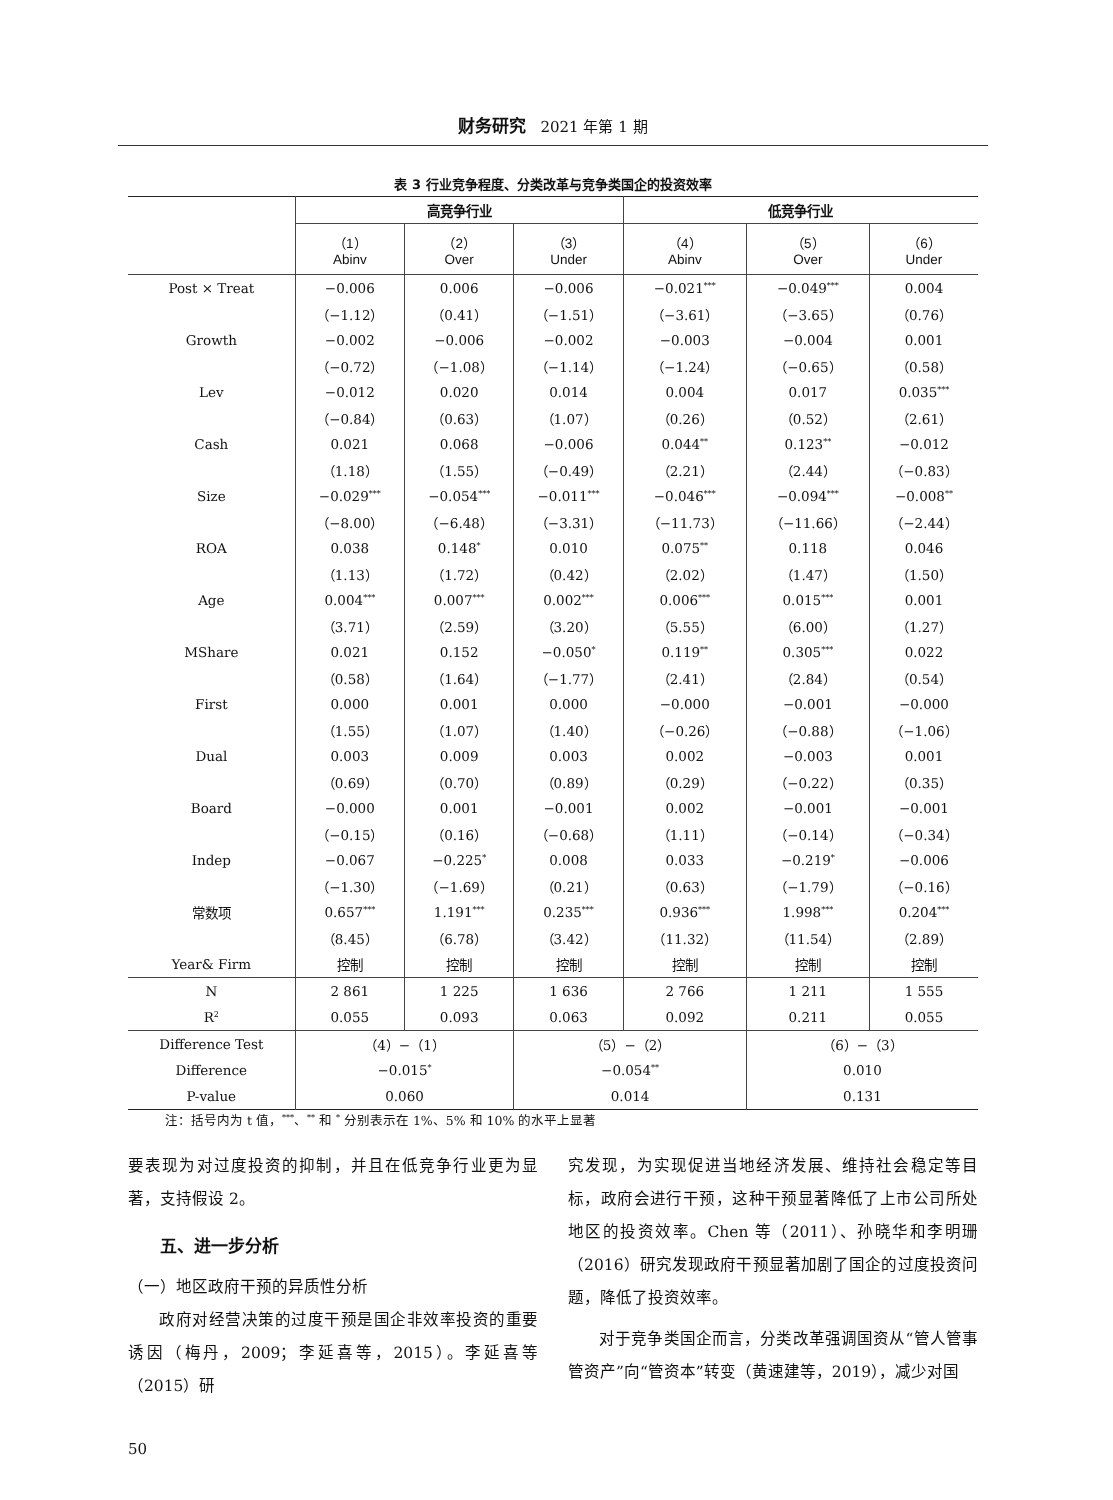财务研究 2021 年第 1 期
表 3 行业竞争程度、分类改革与竞争类国企的投资效率
| | 高竞争行业 | | | 低竞争行业 | | |
| --- | --- | --- | --- | --- | --- | --- |
| | （1） Abinv | （2） Over | （3） Under | （4） Abinv | （5） Over | （6） Under |
| Post × Treat | −0.006 | 0.006 | −0.006 | −0.021<sup>***</sup> | −0.049<sup>***</sup> | 0.004 |
| | （−1.12） | （0.41） | （−1.51） | （−3.61） | （−3.65） | （0.76） |
| Growth | −0.002 | −0.006 | −0.002 | −0.003 | −0.004 | 0.001 |
| | （−0.72） | （−1.08） | （−1.14） | （−1.24） | （−0.65） | （0.58） |
| Lev | −0.012 | 0.020 | 0.014 | 0.004 | 0.017 | 0.035<sup>***</sup> |
| | （−0.84） | （0.63） | （1.07） | （0.26） | （0.52） | （2.61） |
| Cash | 0.021 | 0.068 | −0.006 | 0.044<sup>**</sup> | 0.123<sup>**</sup> | −0.012 |
| | （1.18） | （1.55） | （−0.49） | （2.21） | （2.44） | （−0.83） |
| Size | −0.029<sup>***</sup> | −0.054<sup>***</sup> | −0.011<sup>***</sup> | −0.046<sup>***</sup> | −0.094<sup>***</sup> | −0.008<sup>**</sup> |
| | （−8.00） | （−6.48） | （−3.31） | （−11.73） | （−11.66） | （−2.44） |
| ROA | 0.038 | 0.148<sup>*</sup> | 0.010 | 0.075<sup>**</sup> | 0.118 | 0.046 |
| | （1.13） | （1.72） | （0.42） | （2.02） | （1.47） | （1.50） |
| Age | 0.004<sup>***</sup> | 0.007<sup>***</sup> | 0.002<sup>***</sup> | 0.006<sup>***</sup> | 0.015<sup>***</sup> | 0.001 |
| | （3.71） | （2.59） | （3.20） | （5.55） | （6.00） | （1.27） |
| MShare | 0.021 | 0.152 | −0.050<sup>*</sup> | 0.119<sup>**</sup> | 0.305<sup>***</sup> | 0.022 |
| | （0.58） | （1.64） | （−1.77） | （2.41） | （2.84） | （0.54） |
| First | 0.000 | 0.001 | 0.000 | −0.000 | −0.001 | −0.000 |
| | （1.55） | （1.07） | （1.40） | （−0.26） | （−0.88） | （−1.06） |
| Dual | 0.003 | 0.009 | 0.003 | 0.002 | −0.003 | 0.001 |
| | （0.69） | （0.70） | （0.89） | （0.29） | （−0.22） | （0.35） |
| Board | −0.000 | 0.001 | −0.001 | 0.002 | −0.001 | −0.001 |
| | （−0.15） | （0.16） | （−0.68） | （1.11） | （−0.14） | （−0.34） |
| Indep | −0.067 | −0.225<sup>*</sup> | 0.008 | 0.033 | −0.219<sup>*</sup> | −0.006 |
| | （−1.30） | （−1.69） | （0.21） | （0.63） | （−1.79） | （−0.16） |
| 常数项 | 0.657<sup>***</sup> | 1.191<sup>***</sup> | 0.235<sup>***</sup> | 0.936<sup>***</sup> | 1.998<sup>***</sup> | 0.204<sup>***</sup> |
| | （8.45） | （6.78） | （3.42） | （11.32） | （11.54） | （2.89） |
| Year& Firm | 控制 | 控制 | 控制 | 控制 | 控制 | 控制 |
| N | 2 861 | 1 225 | 1 636 | 2 766 | 1 211 | 1 555 |
| R<sup>2</sup> | 0.055 | 0.093 | 0.063 | 0.092 | 0.211 | 0.055 |
| Difference Test | （4）−（1） | | （5）−（2） | | （6）−（3） | |
| Difference | −0.015<sup>*</sup> | | −0.054<sup>**</sup> | | 0.010 | |
| P-value | 0.060 | | 0.014 | | 0.131 | |
注：括号内为 t 值，<sup>***</sup>、<sup>**</sup> 和 <sup>*</sup> 分别表示在 1%、5% 和 10% 的水平上显著
要表现为对过度投资的抑制，并且在低竞争行业更为显著，支持假设 2。
五、进一步分析
（一）地区政府干预的异质性分析
政府对经营决策的过度干预是国企非效率投资的重要诱因（梅丹，2009；李延喜等，2015）。李延喜等（2015）研
究发现，为实现促进当地经济发展、维持社会稳定等目标，政府会进行干预，这种干预显著降低了上市公司所处地区的投资效率。Chen 等（2011）、孙晓华和李明珊（2016）研究发现政府干预显著加剧了国企的过度投资问题，降低了投资效率。
对于竞争类国企而言，分类改革强调国资从“管人管事管资产”向“管资本”转变（黄速建等，2019），减少对国
50